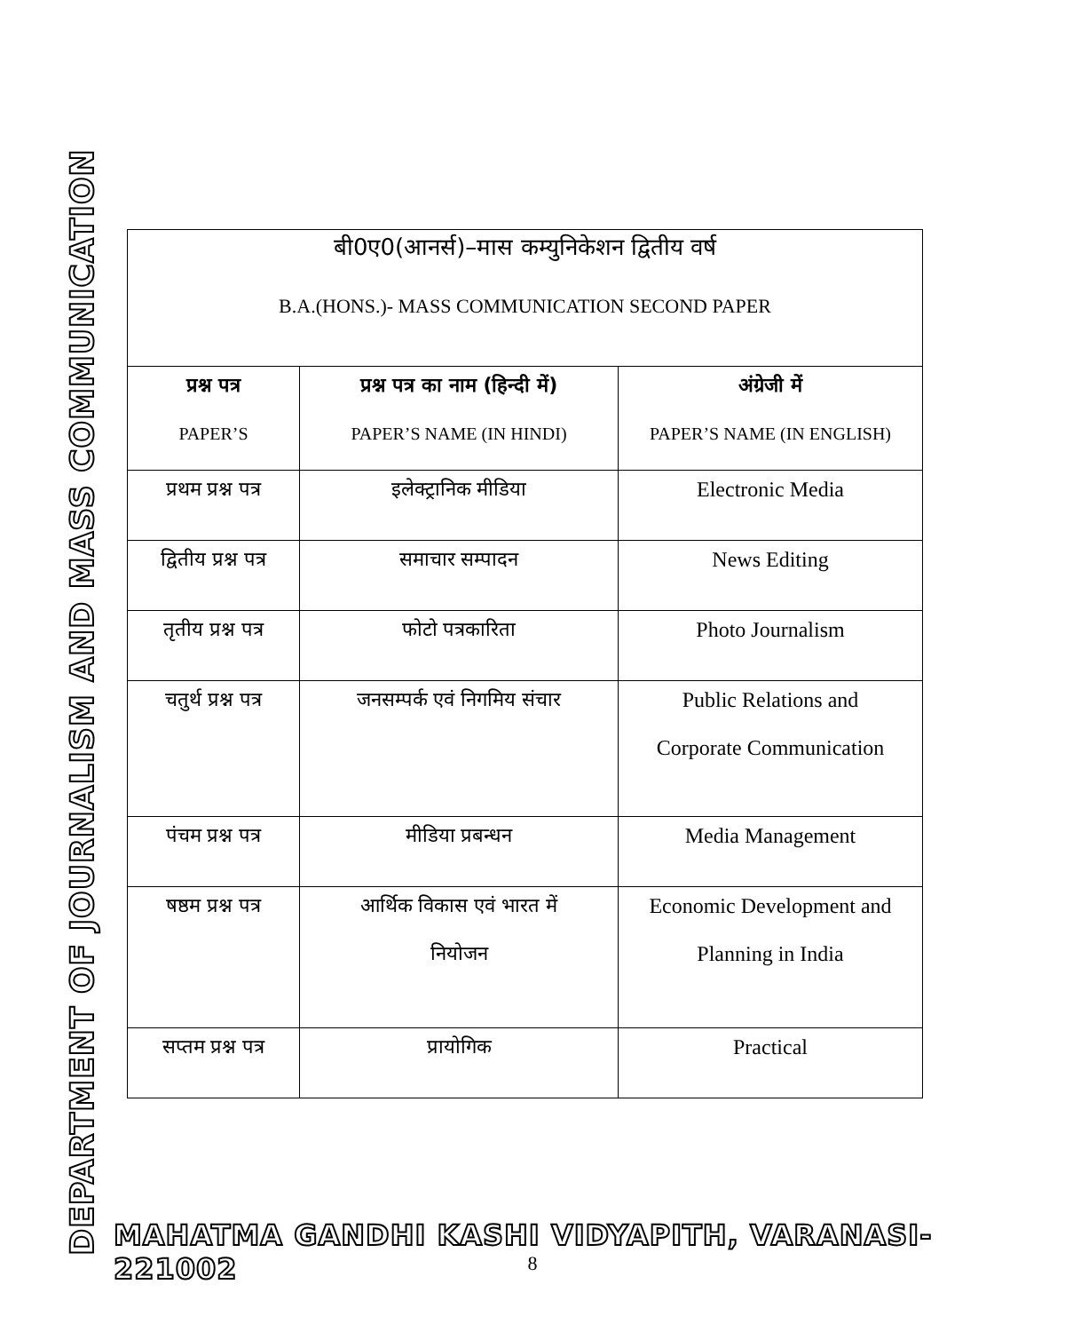DEPARTMENT OF JOURNALISM AND MASS COMMUNICATION
| बी0ए0(आनर्स)–मास कम्युनिकेशन द्वितीय वर्ष B.A.(HONS.)- MASS COMMUNICATION SECOND PAPER | | |
| प्रश्न पत्र PAPER’S | प्रश्न पत्र का नाम (हिन्दी में) PAPER’S NAME (IN HINDI) | अंग्रेजी में PAPER’S NAME (IN ENGLISH) |
| प्रथम प्रश्न पत्र | इलेक्ट्रानिक मीडिया | Electronic Media |
| द्वितीय प्रश्न पत्र | समाचार सम्पादन | News Editing |
| तृतीय प्रश्न पत्र | फोटो पत्रकारिता | Photo Journalism |
| चतुर्थ प्रश्न पत्र | जनसम्पर्क एवं निगमिय संचार | Public Relations and Corporate Communication |
| पंचम प्रश्न पत्र | मीडिया प्रबन्धन | Media Management |
| षष्ठम प्रश्न पत्र | आर्थिक विकास एवं भारत में नियोजन | Economic Development and Planning in India |
| सप्तम प्रश्न पत्र | प्रायोगिक | Practical |
MAHATMA GANDHI KASHI VIDYAPITH, VARANASI-221002
8